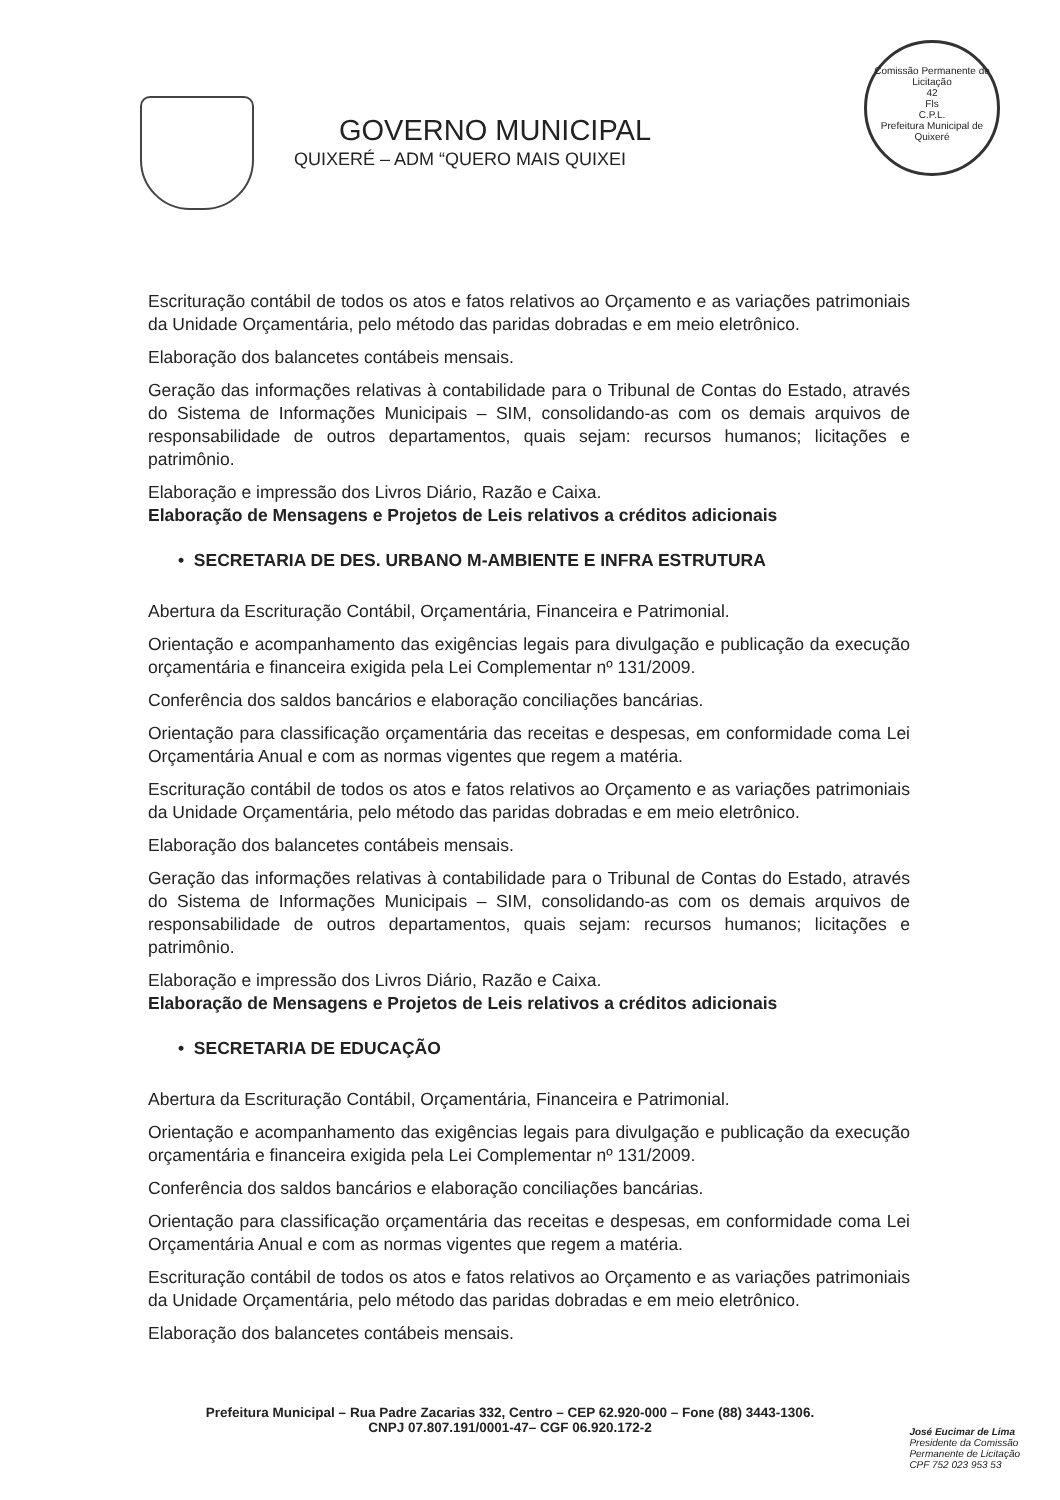GOVERNO MUNICIPAL
QUIXERÉ – ADM “QUERO MAIS QUIXEI
Comissão Permanente de Licitação
42
Fls
C.P.L.
Prefeitura Municipal de Quixeré
Escrituração contábil de todos os atos e fatos relativos ao Orçamento e as variações patrimoniais da Unidade Orçamentária, pelo método das paridas dobradas e em meio eletrônico.
Elaboração dos balancetes contábeis mensais.
Geração das informações relativas à contabilidade para o Tribunal de Contas do Estado, através do Sistema de Informações Municipais – SIM, consolidando-as com os demais arquivos de responsabilidade de outros departamentos, quais sejam: recursos humanos; licitações e patrimônio.
Elaboração e impressão dos Livros Diário, Razão e Caixa.
Elaboração de Mensagens e Projetos de Leis relativos a créditos adicionais
• SECRETARIA DE DES. URBANO M-AMBIENTE E INFRA ESTRUTURA
Abertura da Escrituração Contábil, Orçamentária, Financeira e Patrimonial.
Orientação e acompanhamento das exigências legais para divulgação e publicação da execução orçamentária e financeira exigida pela Lei Complementar nº 131/2009.
Conferência dos saldos bancários e elaboração conciliações bancárias.
Orientação para classificação orçamentária das receitas e despesas, em conformidade coma Lei Orçamentária Anual e com as normas vigentes que regem a matéria.
Escrituração contábil de todos os atos e fatos relativos ao Orçamento e as variações patrimoniais da Unidade Orçamentária, pelo método das paridas dobradas e em meio eletrônico.
Elaboração dos balancetes contábeis mensais.
Geração das informações relativas à contabilidade para o Tribunal de Contas do Estado, através do Sistema de Informações Municipais – SIM, consolidando-as com os demais arquivos de responsabilidade de outros departamentos, quais sejam: recursos humanos; licitações e patrimônio.
Elaboração e impressão dos Livros Diário, Razão e Caixa.
Elaboração de Mensagens e Projetos de Leis relativos a créditos adicionais
• SECRETARIA DE EDUCAÇÃO
Abertura da Escrituração Contábil, Orçamentária, Financeira e Patrimonial.
Orientação e acompanhamento das exigências legais para divulgação e publicação da execução orçamentária e financeira exigida pela Lei Complementar nº 131/2009.
Conferência dos saldos bancários e elaboração conciliações bancárias.
Orientação para classificação orçamentária das receitas e despesas, em conformidade coma Lei Orçamentária Anual e com as normas vigentes que regem a matéria.
Escrituração contábil de todos os atos e fatos relativos ao Orçamento e as variações patrimoniais da Unidade Orçamentária, pelo método das paridas dobradas e em meio eletrônico.
Elaboração dos balancetes contábeis mensais.
Prefeitura Municipal – Rua Padre Zacarias 332, Centro – CEP 62.920-000 – Fone (88) 3443-1306.
CNPJ 07.807.191/0001-47– CGF 06.920.172-2
José Eucimar de Lima
Presidente da Comissão
Permanente de Licitação
CPF 752 023 953 53